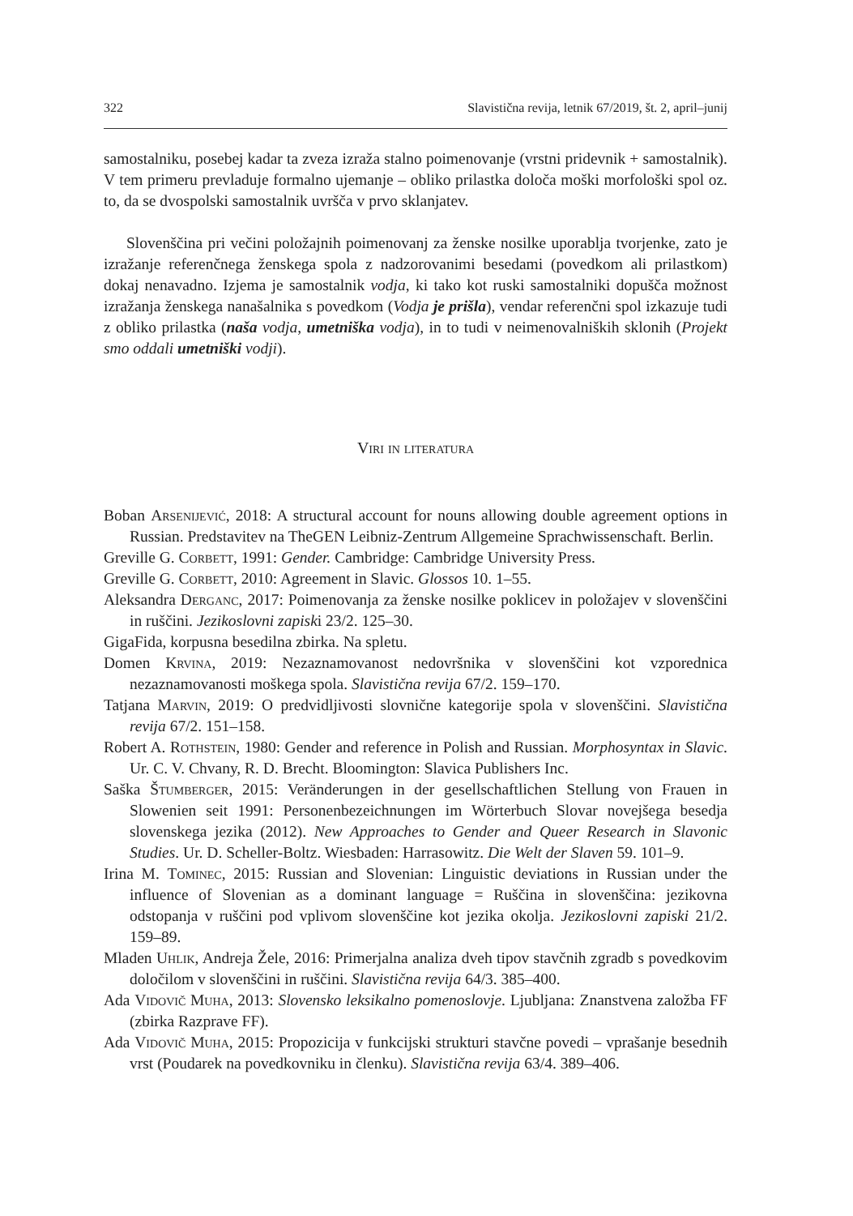322 Slavistična revija, letnik 67/2019, št. 2, april–junij
samostalniku, posebej kadar ta zveza izraža stalno poimenovanje (vrstni pridevnik + samostalnik). V tem primeru prevladuje formalno ujemanje – obliko prilastka določa moški morfološki spol oz. to, da se dvospolski samostalnik uvršča v prvo sklanjatev.
Slovenščina pri večini položajnih poimenovanj za ženske nosilke uporablja tvorjenke, zato je izražanje referenčnega ženskega spola z nadzorovanimi besedami (povedkom ali prilastkom) dokaj nenavadno. Izjema je samostalnik vodja, ki tako kot ruski samostalniki dopušča možnost izražanja ženskega nanašalnika s povedkom (Vodja je prišla), vendar referenčni spol izkazuje tudi z obliko prilastka (naša vodja, umetniška vodja), in to tudi v neimenovalniških sklonih (Projekt smo oddali umetniški vodji).
Viri in literatura
Boban Arsenijević, 2018: A structural account for nouns allowing double agreement options in Russian. Predstavitev na TheGEN Leibniz-Zentrum Allgemeine Sprachwissenschaft. Berlin.
Greville G. Corbett, 1991: Gender. Cambridge: Cambridge University Press.
Greville G. Corbett, 2010: Agreement in Slavic. Glossos 10. 1–55.
Aleksandra Derganc, 2017: Poimenovanja za ženske nosilke poklicev in položajev v slovenščini in ruščini. Jezikoslovni zapiski 23/2. 125–30.
GigaFida, korpusna besedilna zbirka. Na spletu.
Domen Krvina, 2019: Nezaznamovanost nedovršnika v slovenščini kot vzporednica nezaznamovanosti moškega spola. Slavistična revija 67/2. 159–170.
Tatjana Marvin, 2019: O predvidljivosti slovnične kategorije spola v slovenščini. Slavistična revija 67/2. 151–158.
Robert A. Rothstein, 1980: Gender and reference in Polish and Russian. Morphosyntax in Slavic. Ur. C. V. Chvany, R. D. Brecht. Bloomington: Slavica Publishers Inc.
Saška Štumberger, 2015: Veränderungen in der gesellschaftlichen Stellung von Frauen in Slowenien seit 1991: Personenbezeichnungen im Wörterbuch Slovar novejšega besedja slovenskega jezika (2012). New Approaches to Gender and Queer Research in Slavonic Studies. Ur. D. Scheller-Boltz. Wiesbaden: Harrasowitz. Die Welt der Slaven 59. 101–9.
Irina M. Tominec, 2015: Russian and Slovenian: Linguistic deviations in Russian under the influence of Slovenian as a dominant language = Ruščina in slovenščina: jezikovna odstopanja v ruščini pod vplivom slovenščine kot jezika okolja. Jezikoslovni zapiski 21/2. 159–89.
Mladen Uhlik, Andreja Žele, 2016: Primerjalna analiza dveh tipov stavčnih zgradb s povedkovim določilom v slovenščini in ruščini. Slavistična revija 64/3. 385–400.
Ada Vidovič Muha, 2013: Slovensko leksikalno pomenoslovje. Ljubljana: Znanstvena založba FF (zbirka Razprave FF).
Ada Vidovič Muha, 2015: Propozicija v funkcijski strukturi stavčne povedi – vprašanje besednih vrst (Poudarek na povedkovniku in členku). Slavistična revija 63/4. 389–406.